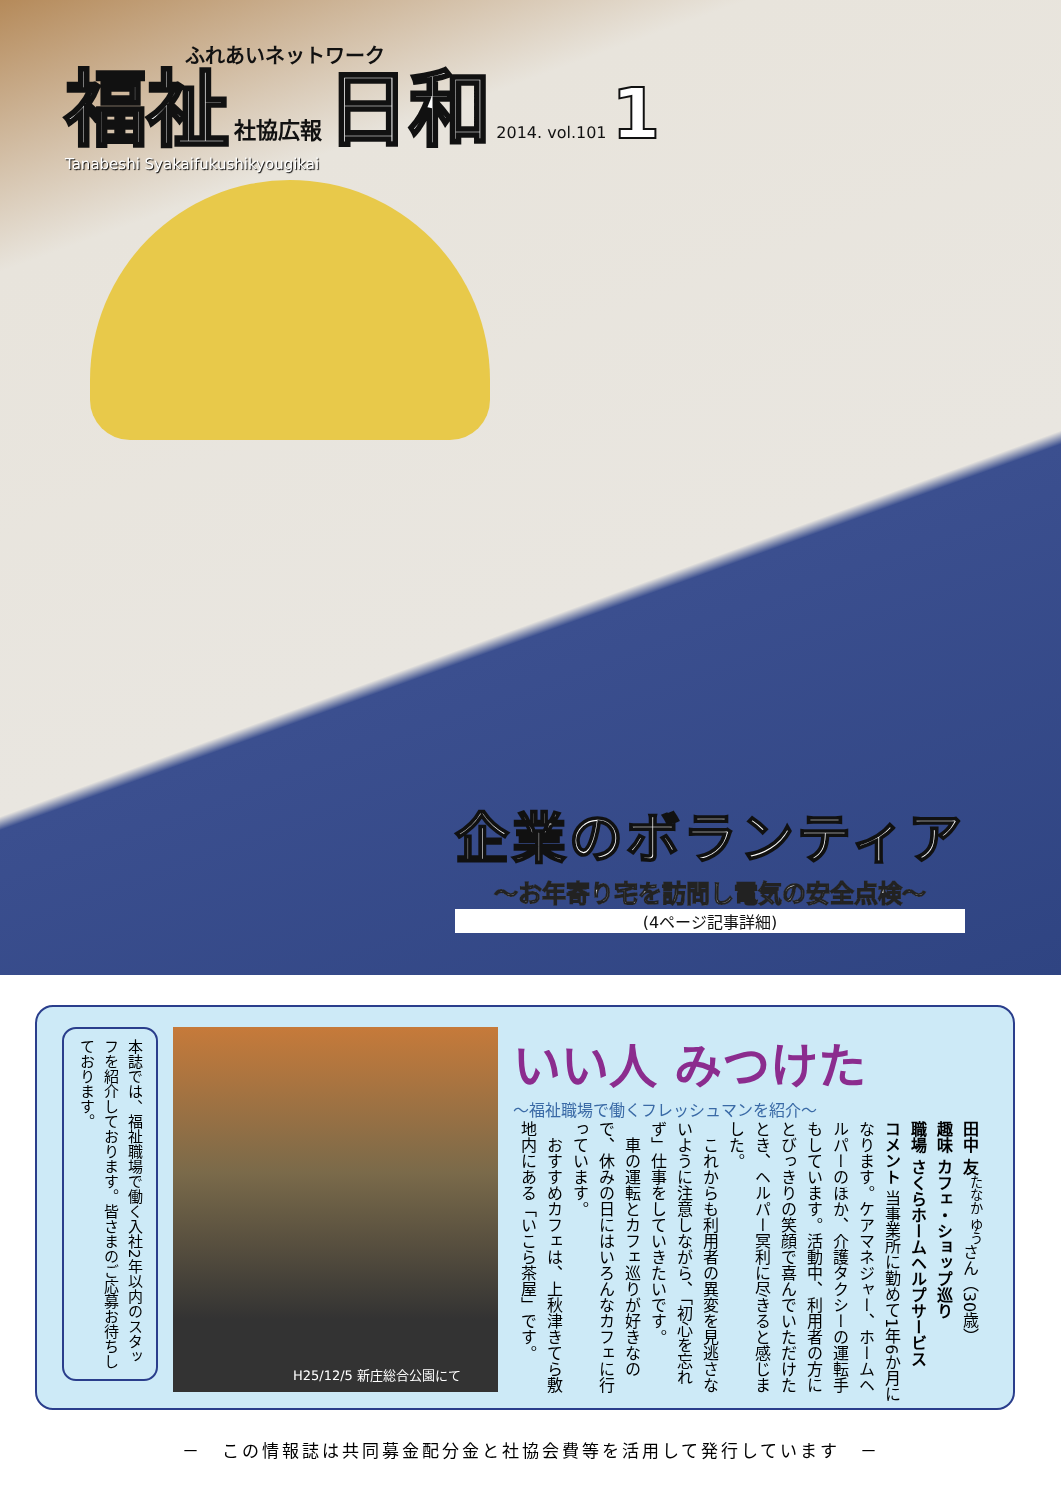ふれあいネットワーク
福祉 社協広報 日和 2014. vol.101 1
Tanabeshi Syakaifukushikyougikai
企業のボランティア
～お年寄り宅を訪問し電気の安全点検～
(4ページ記事詳細)
いい人 みつけた
～福祉職場で働くフレッシュマンを紹介～
田中 友<sup>たなか ゆう</sup>さん（30歳）
趣味 カフェ・ショップ巡り
職場 さくらホームヘルプサービス
コメント 当事業所に勤めて1年6か月になります。ケアマネジャー、ホームヘルパーのほか、介護タクシーの運転手もしています。活動中、利用者の方にとびっきりの笑顔で喜んでいただけたとき、ヘルパー冥利に尽きると感じました。
　これからも利用者の異変を見逃さないように注意しながら、「初心を忘れず」仕事をしていきたいです。
　車の運転とカフェ巡りが好きなので、休みの日にはいろんなカフェに行っています。
　おすすめカフェは、上秋津きてら敷地内にある「いこら茶屋」です。
H25/12/5 新庄総合公園にて
本誌では、福祉職場で働く入社2年以内のスタッフを紹介しております。皆さまのご応募お待ちしております。
－　この情報誌は共同募金配分金と社協会費等を活用して発行しています　－